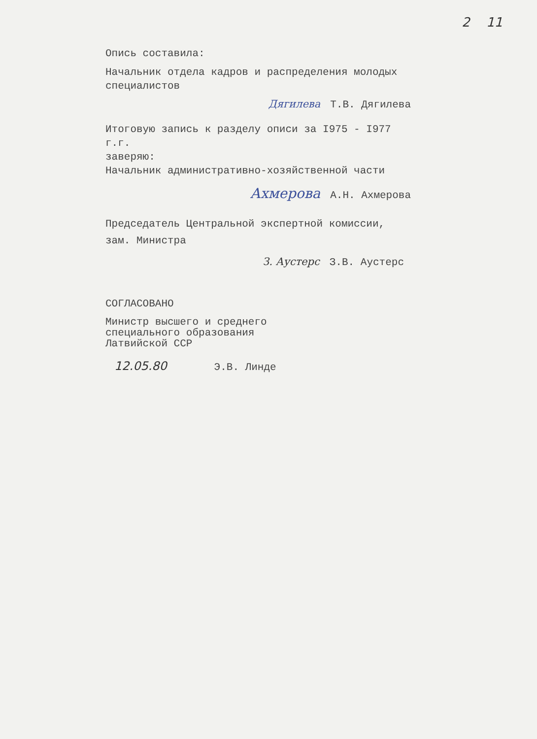2 11
Опись составила:
Начальник отдела кадров и распределения молодых специалистов
Дягилева Т.В. Дягилева
Итоговую запись к разделу описи за I975 - I977 г.г.
заверяю:
Начальник административно-хозяйственной части
Ахмерова А.Н. Ахмерова
Председатель Центральной экспертной комиссии,
зам. Министра
З. Аустерс З.В. Аустерс
СОГЛАСОВАНО
Министр высшего и среднего
специального образования
Латвийской ССР
12.05.80 Э.В. Линде